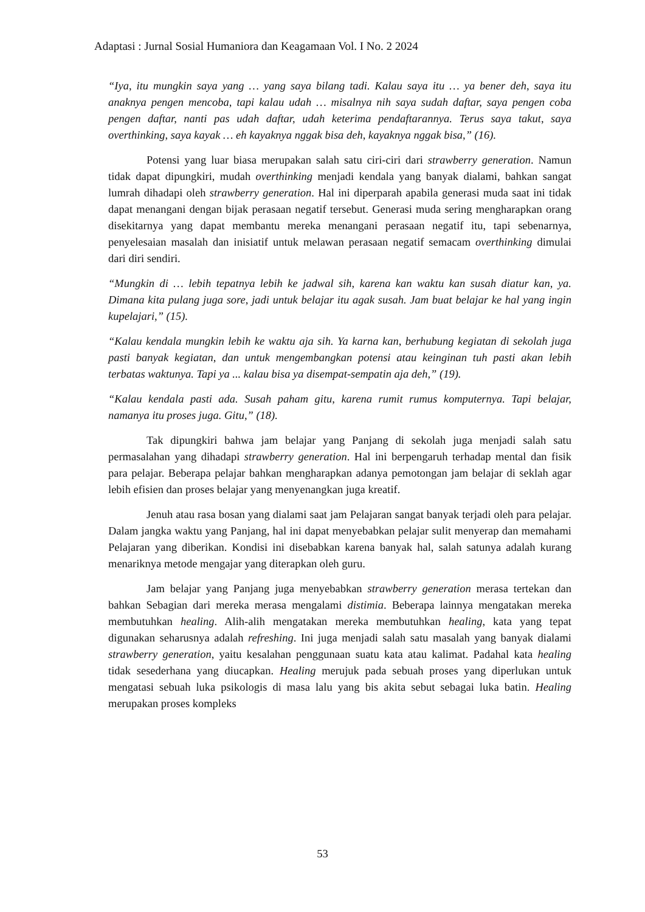Adaptasi : Jurnal Sosial Humaniora dan Keagamaan Vol. I No. 2 2024
“Iya, itu mungkin saya yang … yang saya bilang tadi. Kalau saya itu … ya bener deh, saya itu anaknya pengen mencoba, tapi kalau udah … misalnya nih saya sudah daftar, saya pengen coba pengen daftar, nanti pas udah daftar, udah keterima pendaftarannya. Terus saya takut, saya overthinking, saya kayak … eh kayaknya nggak bisa deh, kayaknya nggak bisa,” (16).
Potensi yang luar biasa merupakan salah satu ciri-ciri dari strawberry generation. Namun tidak dapat dipungkiri, mudah overthinking menjadi kendala yang banyak dialami, bahkan sangat lumrah dihadapi oleh strawberry generation. Hal ini diperparah apabila generasi muda saat ini tidak dapat menangani dengan bijak perasaan negatif tersebut. Generasi muda sering mengharapkan orang disekitarnya yang dapat membantu mereka menangani perasaan negatif itu, tapi sebenarnya, penyelesaian masalah dan inisiatif untuk melawan perasaan negatif semacam overthinking dimulai dari diri sendiri.
“Mungkin di … lebih tepatnya lebih ke jadwal sih, karena kan waktu kan susah diatur kan, ya. Dimana kita pulang juga sore, jadi untuk belajar itu agak susah. Jam buat belajar ke hal yang ingin kupelajari,” (15).
“Kalau kendala mungkin lebih ke waktu aja sih. Ya karna kan, berhubung kegiatan di sekolah juga pasti banyak kegiatan, dan untuk mengembangkan potensi atau keinginan tuh pasti akan lebih terbatas waktunya. Tapi ya ... kalau bisa ya disempat-sempatin aja deh,” (19).
“Kalau kendala pasti ada. Susah paham gitu, karena rumit rumus komputernya. Tapi belajar, namanya itu proses juga. Gitu,” (18).
Tak dipungkiri bahwa jam belajar yang Panjang di sekolah juga menjadi salah satu permasalahan yang dihadapi strawberry generation. Hal ini berpengaruh terhadap mental dan fisik para pelajar. Beberapa pelajar bahkan mengharapkan adanya pemotongan jam belajar di seklah agar lebih efisien dan proses belajar yang menyenangkan juga kreatif.
Jenuh atau rasa bosan yang dialami saat jam Pelajaran sangat banyak terjadi oleh para pelajar. Dalam jangka waktu yang Panjang, hal ini dapat menyebabkan pelajar sulit menyerap dan memahami Pelajaran yang diberikan. Kondisi ini disebabkan karena banyak hal, salah satunya adalah kurang menariknya metode mengajar yang diterapkan oleh guru.
Jam belajar yang Panjang juga menyebabkan strawberry generation merasa tertekan dan bahkan Sebagian dari mereka merasa mengalami distimia. Beberapa lainnya mengatakan mereka membutuhkan healing. Alih-alih mengatakan mereka membutuhkan healing, kata yang tepat digunakan seharusnya adalah refreshing. Ini juga menjadi salah satu masalah yang banyak dialami strawberry generation, yaitu kesalahan penggunaan suatu kata atau kalimat. Padahal kata healing tidak sesederhana yang diucapkan. Healing merujuk pada sebuah proses yang diperlukan untuk mengatasi sebuah luka psikologis di masa lalu yang bis akita sebut sebagai luka batin. Healing merupakan proses kompleks
53